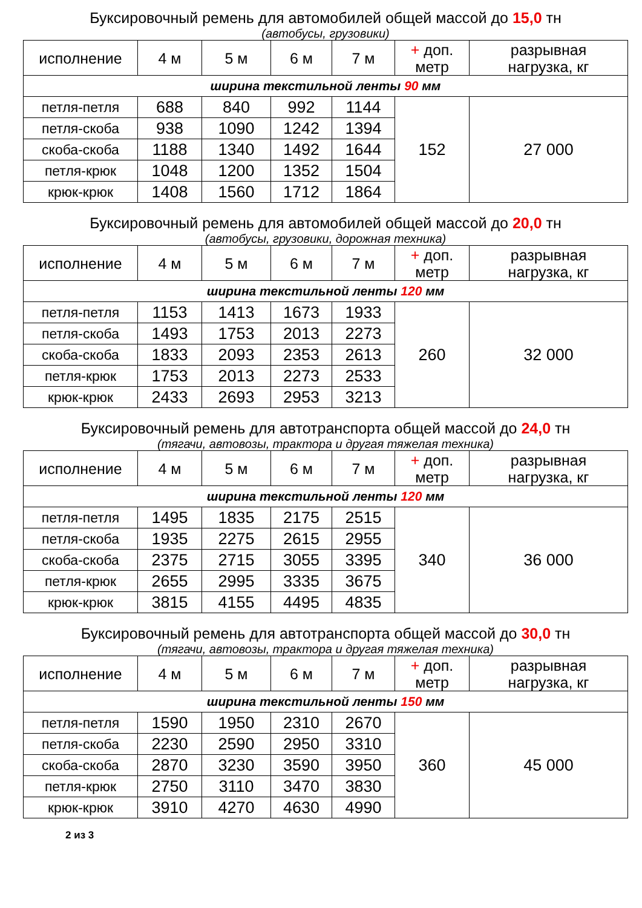Буксировочный ремень для автомобилей общей массой до 15,0 тн
(автобусы, грузовики)
| исполнение | 4 м | 5 м | 6 м | 7 м | + доп. метр | разрывная нагрузка, кг |
| --- | --- | --- | --- | --- | --- | --- |
| ширина текстильной ленты 90 мм | | | | | | |
| петля-петля | 688 | 840 | 992 | 1144 | 152 | 27 000 |
| петля-скоба | 938 | 1090 | 1242 | 1394 | | |
| скоба-скоба | 1188 | 1340 | 1492 | 1644 | | |
| петля-крюк | 1048 | 1200 | 1352 | 1504 | | |
| крюк-крюк | 1408 | 1560 | 1712 | 1864 | | |
Буксировочный ремень для автомобилей общей массой до 20,0 тн
(автобусы, грузовики, дорожная техника)
| исполнение | 4 м | 5 м | 6 м | 7 м | + доп. метр | разрывная нагрузка, кг |
| --- | --- | --- | --- | --- | --- | --- |
| ширина текстильной ленты 120 мм | | | | | | |
| петля-петля | 1153 | 1413 | 1673 | 1933 | 260 | 32 000 |
| петля-скоба | 1493 | 1753 | 2013 | 2273 | | |
| скоба-скоба | 1833 | 2093 | 2353 | 2613 | | |
| петля-крюк | 1753 | 2013 | 2273 | 2533 | | |
| крюк-крюк | 2433 | 2693 | 2953 | 3213 | | |
Буксировочный ремень для автотранспорта общей массой до 24,0 тн
(тягачи, автовозы, трактора и другая тяжелая техника)
| исполнение | 4 м | 5 м | 6 м | 7 м | + доп. метр | разрывная нагрузка, кг |
| --- | --- | --- | --- | --- | --- | --- |
| ширина текстильной ленты 120 мм | | | | | | |
| петля-петля | 1495 | 1835 | 2175 | 2515 | 340 | 36 000 |
| петля-скоба | 1935 | 2275 | 2615 | 2955 | | |
| скоба-скоба | 2375 | 2715 | 3055 | 3395 | | |
| петля-крюк | 2655 | 2995 | 3335 | 3675 | | |
| крюк-крюк | 3815 | 4155 | 4495 | 4835 | | |
Буксировочный ремень для автотранспорта общей массой до 30,0 тн
(тягачи, автовозы, трактора и другая тяжелая техника)
| исполнение | 4 м | 5 м | 6 м | 7 м | + доп. метр | разрывная нагрузка, кг |
| --- | --- | --- | --- | --- | --- | --- |
| ширина текстильной ленты 150 мм | | | | | | |
| петля-петля | 1590 | 1950 | 2310 | 2670 | 360 | 45 000 |
| петля-скоба | 2230 | 2590 | 2950 | 3310 | | |
| скоба-скоба | 2870 | 3230 | 3590 | 3950 | | |
| петля-крюк | 2750 | 3110 | 3470 | 3830 | | |
| крюк-крюк | 3910 | 4270 | 4630 | 4990 | | |
2 из 3